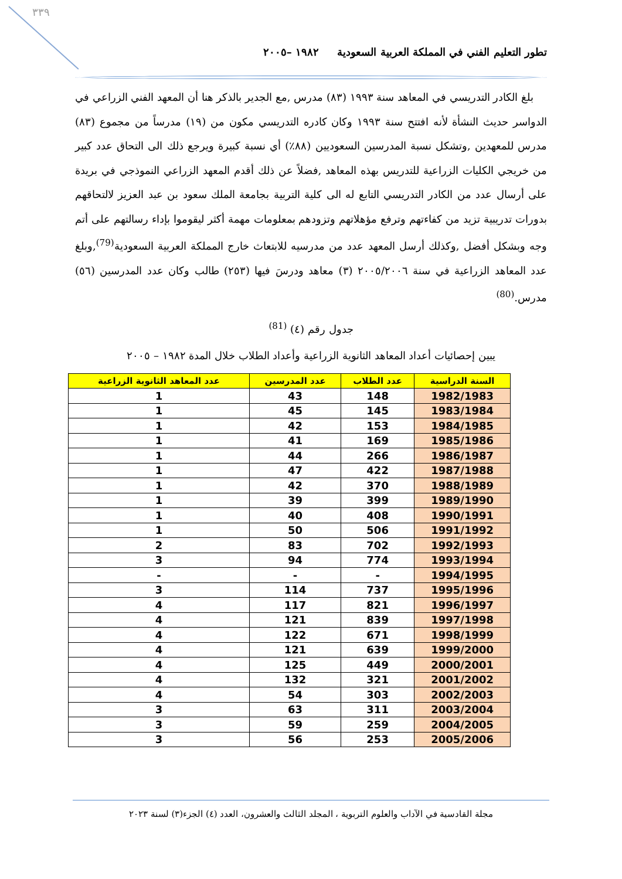٣٣٩
تطور التعليم الفني في المملكة العربية السعودية ١٩٨٢ –٢٠٠٥
بلغ الكادر التدريسي في المعاهد سنة ١٩٩٣ (٨٣) مدرس ,مع الجدير بالذكر هنا أن المعهد الفني الزراعي في الدواسر حديث النشأة لأنه افتتح سنة ١٩٩٣ وكان كادره التدريسي مكون من (١٩) مدرساً من مجموع (٨٣) مدرس للمعهدين ,وتشكل نسبة المدرسين السعوديين (٨٨٪) أي نسبة كبيرة ويرجع ذلك الى التحاق عدد كبير من خريجي الكليات الزراعية للتدريس بهذه المعاهد ,فضلاً عن ذلك أقدم المعهد الزراعي النموذجي في بريدة على أرسال عدد من الكادر التدريسي التابع له الى كلية التربية بجامعة الملك سعود بن عبد العزيز لالتحاقهم بدورات تدريبية تزيد من كفاءتهم وترفع مؤهلاتهم وتزودهم بمعلومات مهمة أكثر ليقوموا بإداء رسالتهم على أتم وجه وبشكل أفضل ,وكذلك أرسل المعهد عدد من مدرسيه للابتعاث خارج المملكة العربية السعودية<sup>(79)</sup>,وبلغ عدد المعاهد الزراعية في سنة ٢٠٠٥/٢٠٠٦ (٣) معاهد ودرسَ فيها (٢٥٣) طالب وكان عدد المدرسين (٥٦) مدرس.<sup>(80)</sup>
جدول رقم (٤) <sup>(81)</sup>
يبين إحصائيات أعداد المعاهد الثانوية الزراعية وأعداد الطلاب خلال المدة ١٩٨٢ – ٢٠٠٥
| السنة الدراسية | عدد الطلاب | عدد المدرسين | عدد المعاهد الثانوية الزراعية |
| --- | --- | --- | --- |
| 1982/1983 | 148 | 43 | 1 |
| 1983/1984 | 145 | 45 | 1 |
| 1984/1985 | 153 | 42 | 1 |
| 1985/1986 | 169 | 41 | 1 |
| 1986/1987 | 266 | 44 | 1 |
| 1987/1988 | 422 | 47 | 1 |
| 1988/1989 | 370 | 42 | 1 |
| 1989/1990 | 399 | 39 | 1 |
| 1990/1991 | 408 | 40 | 1 |
| 1991/1992 | 506 | 50 | 1 |
| 1992/1993 | 702 | 83 | 2 |
| 1993/1994 | 774 | 94 | 3 |
| 1994/1995 | - | - | - |
| 1995/1996 | 737 | 114 | 3 |
| 1996/1997 | 821 | 117 | 4 |
| 1997/1998 | 839 | 121 | 4 |
| 1998/1999 | 671 | 122 | 4 |
| 1999/2000 | 639 | 121 | 4 |
| 2000/2001 | 449 | 125 | 4 |
| 2001/2002 | 321 | 132 | 4 |
| 2002/2003 | 303 | 54 | 4 |
| 2003/2004 | 311 | 63 | 3 |
| 2004/2005 | 259 | 59 | 3 |
| 2005/2006 | 253 | 56 | 3 |
مجلة القادسية في الآداب والعلوم التربوية ، المجلد الثالث والعشرون، العدد (٤) الجزء(٣) لسنة ٢٠٢٣